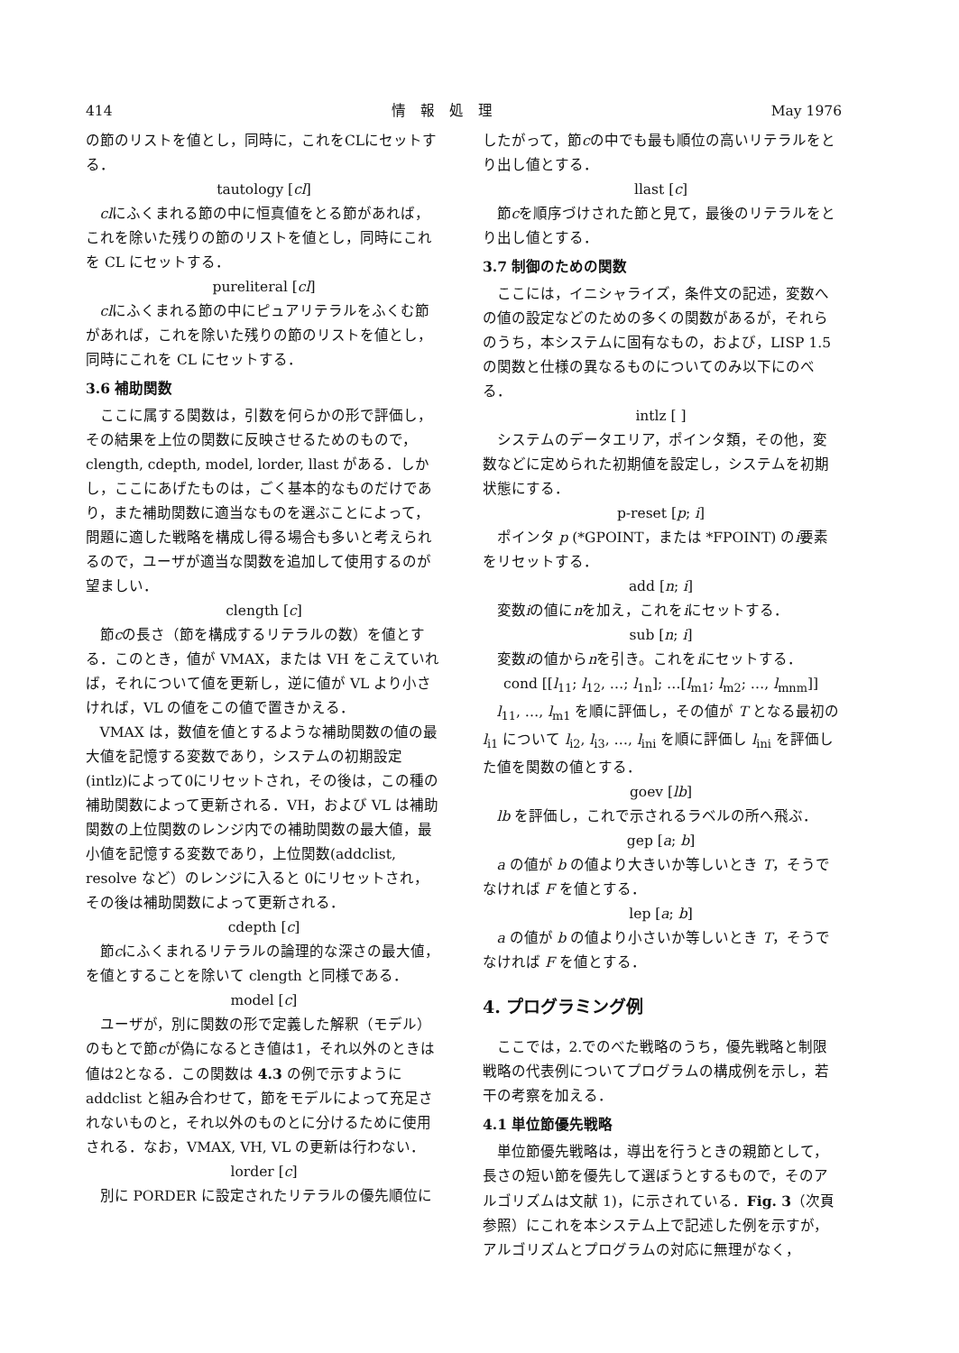414 情　報　処　理 May 1976
の節のリストを値とし，同時に，これをCLにセットする．
tautology [cl]
clにふくまれる節の中に恒真値をとる節があれば，これを除いた残りの節のリストを値とし，同時にこれを CL にセットする．
pureliteral [cl]
clにふくまれる節の中にピュアリテラルをふくむ節があれば，これを除いた残りの節のリストを値とし，同時にこれを CL にセットする．
3.6 補助関数
ここに属する関数は，引数を何らかの形で評価し，その結果を上位の関数に反映させるためのもので，clength, cdepth, model, lorder, llast がある．しかし，ここにあげたものは，ごく基本的なものだけであり，また補助関数に適当なものを選ぶことによって，問題に適した戦略を構成し得る場合も多いと考えられるので，ユーザが適当な関数を追加して使用するのが望ましい．
clength [c]
節cの長さ（節を構成するリテラルの数）を値とする．このとき，値が VMAX，または VH をこえていれば，それについて値を更新し，逆に値が VL より小さければ，VL の値をこの値で置きかえる．
VMAX は，数値を値とするような補助関数の値の最大値を記憶する変数であり，システムの初期設定(intlz)によって0にリセットされ，その後は，この種の補助関数によって更新される．VH，および VL は補助関数の上位関数のレンジ内での補助関数の最大値，最小値を記憶する変数であり，上位関数(addclist, resolve など）のレンジに入ると 0にリセットされ，その後は補助関数によって更新される．
cdepth [c]
節cにふくまれるリテラルの論理的な深さの最大値，を値とすることを除いて clength と同様である．
model [c]
ユーザが，別に関数の形で定義した解釈（モデル）のもとで節cが偽になるとき値は1，それ以外のときは値は2となる．この関数は 4.3 の例で示すように addclist と組み合わせて，節をモデルによって充足されないものと，それ以外のものとに分けるために使用される．なお，VMAX, VH, VL の更新は行わない．
lorder [c]
別に PORDER に設定されたリテラルの優先順位に
したがって，節cの中でも最も順位の高いリテラルをとり出し値とする．
llast [c]
節cを順序づけされた節と見て，最後のリテラルをとり出し値とする．
3.7 制御のための関数
ここには，イニシャライズ，条件文の記述，変数への値の設定などのための多くの関数があるが，それらのうち，本システムに固有なもの，および，LISP 1.5の関数と仕様の異なるものについてのみ以下にのべる．
intlz [ ]
システムのデータエリア，ポインタ類，その他，変数などに定められた初期値を設定し，システムを初期状態にする．
p-reset [p; i]
ポインタ p (*GPOINT，または *FPOINT) のi要素をリセットする．
add [n; i]
変数iの値にnを加え，これをiにセットする．
sub [n; i]
変数iの値からnを引き。これをiにセットする．
cond [[l<sub>11</sub>; l<sub>12</sub>, …; l<sub>1n</sub>]; …[l<sub>m1</sub>; l<sub>m2</sub>; …, l<sub>mnm</sub>]]
l<sub>11</sub>, …, l<sub>m1</sub> を順に評価し，その値が T となる最初の l<sub>i1</sub> について l<sub>i2</sub>, l<sub>i3</sub>, …, l<sub>ini</sub> を順に評価し l<sub>ini</sub> を評価した値を関数の値とする．
goev [lb]
lb を評価し，これで示されるラベルの所へ飛ぶ．
gep [a; b]
a の値が b の値より大きいか等しいとき T，そうでなければ F を値とする．
lep [a; b]
a の値が b の値より小さいか等しいとき T，そうでなければ F を値とする．
4. プログラミング例
ここでは，2.でのべた戦略のうち，優先戦略と制限戦略の代表例についてプログラムの構成例を示し，若干の考察を加える．
4.1 単位節優先戦略
単位節優先戦略は，導出を行うときの親節として，長さの短い節を優先して選ぼうとするもので，そのアルゴリズムは文献 1)，に示されている．Fig. 3（次頁参照）にこれを本システム上で記述した例を示すが，アルゴリズムとプログラムの対応に無理がなく，